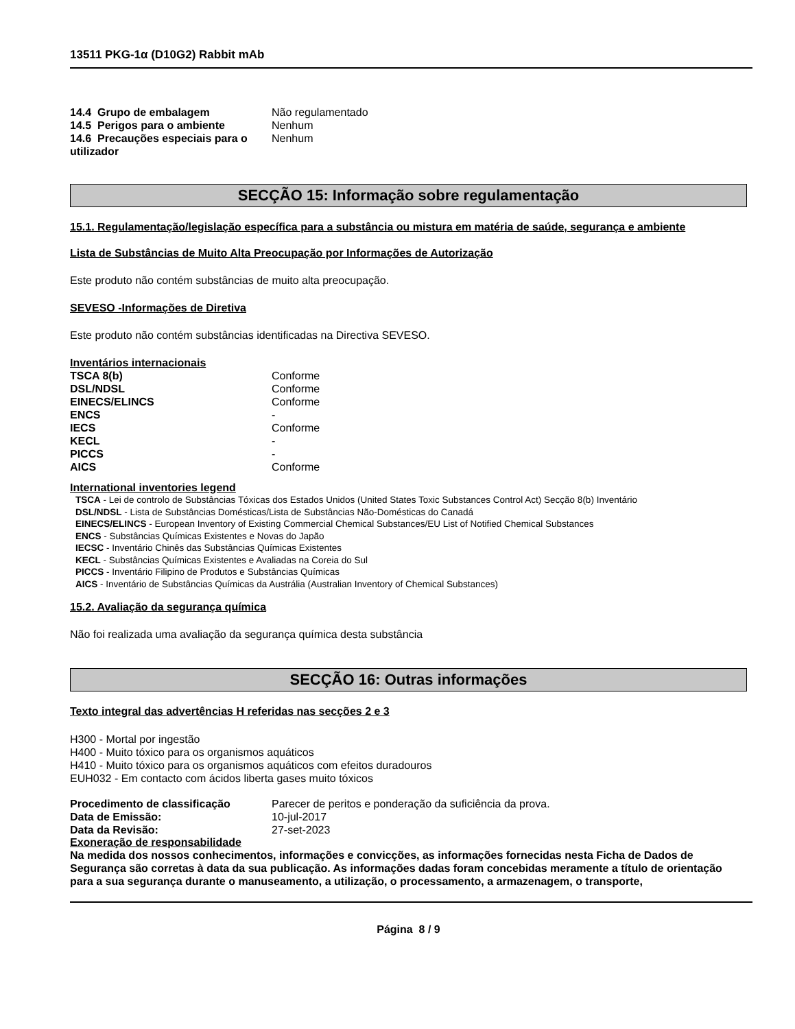13511 PKG-1α (D10G2) Rabbit mAb
| 14.4 Grupo de embalagem | Não regulamentado |
| 14.5 Perigos para o ambiente | Nenhum |
| 14.6 Precauções especiais para o utilizador | Nenhum |
SECÇÃO 15: Informação sobre regulamentação
15.1. Regulamentação/legislação específica para a substância ou mistura em matéria de saúde, segurança e ambiente
Lista de Substâncias de Muito Alta Preocupação por Informações de Autorização
Este produto não contém substâncias de muito alta preocupação.
SEVESO -Informações de Diretiva
Este produto não contém substâncias identificadas na Directiva SEVESO.
Inventários internacionais
| TSCA 8(b) | Conforme |
| DSL/NDSL | Conforme |
| EINECS/ELINCS | Conforme |
| ENCS | - |
| IECS | Conforme |
| KECL | - |
| PICCS | - |
| AICS | Conforme |
International inventories legend
TSCA - Lei de controlo de Substâncias Tóxicas dos Estados Unidos (United States Toxic Substances Control Act) Secção 8(b) Inventário
DSL/NDSL - Lista de Substâncias Domésticas/Lista de Substâncias Não-Domésticas do Canadá
EINECS/ELINCS - European Inventory of Existing Commercial Chemical Substances/EU List of Notified Chemical Substances
ENCS - Substâncias Químicas Existentes e Novas do Japão
IECSC - Inventário Chinês das Substâncias Químicas Existentes
KECL - Substâncias Químicas Existentes e Avaliadas na Coreia do Sul
PICCS - Inventário Filipino de Produtos e Substâncias Químicas
AICS - Inventário de Substâncias Químicas da Austrália (Australian Inventory of Chemical Substances)
15.2. Avaliação da segurança química
Não foi realizada uma avaliação da segurança química desta substância
SECÇÃO 16: Outras informações
Texto integral das advertências H referidas nas secções 2 e 3
H300 - Mortal por ingestão
H400 - Muito tóxico para os organismos aquáticos
H410 - Muito tóxico para os organismos aquáticos com efeitos duradouros
EUH032 - Em contacto com ácidos liberta gases muito tóxicos
| Procedimento de classificação | Parecer de peritos e ponderação da suficiência da prova. |
| Data de Emissão: | 10-jul-2017 |
| Data da Revisão: | 27-set-2023 |
Exoneração de responsabilidade
Na medida dos nossos conhecimentos, informações e convicções, as informações fornecidas nesta Ficha de Dados de Segurança são corretas à data da sua publicação. As informações dadas foram concebidas meramente a título de orientação para a sua segurança durante o manuseamento, a utilização, o processamento, a armazenagem, o transporte,
Página 8 / 9